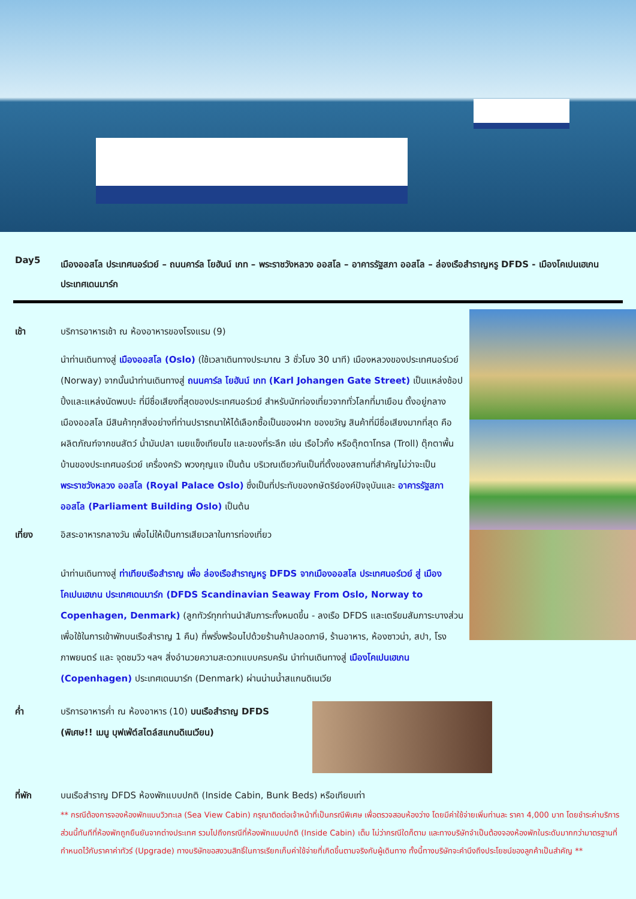Day5
เมืองออสโล ประเทศนอร์เวย์ – ถนนคาร์ล โยฮันน์ เกท – พระราชวังหลวง ออสโล – อาคารรัฐสภา ออสโล – ล่องเรือสำราญหรู DFDS - เมืองโคเปนเฮเกน ประเทศเดนมาร์ก
เช้า บริการอาหารเช้า ณ ห้องอาหารของโรงแรม (9)
นำท่านเดินทางสู่ เมืองออสโล (Oslo) (ใช้เวลาเดินทางประมาณ 3 ชั่วโมง 30 นาที) เมืองหลวงของประเทศนอร์เวย์ (Norway) จากนั้นนำท่านเดินทางสู่ ถนนคาร์ล โยฮันน์ เกท (Karl Johangen Gate Street) เป็นแหล่งช้อปปิ้งและแหล่งนัดพบปะ ที่มีชื่อเสียงที่สุดของประเทศนอร์เวย์ สำหรับนักท่องเที่ยวจากทั่วโลกที่มาเยือน ตั้งอยู่กลางเมืองออสโล มีสินค้าทุกสิ่งอย่างที่ท่านปรารถนาให้ได้เลือกซื้อเป็นของฝาก ของขวัญ สินค้าที่มีชื่อเสียงมากที่สุด คือ ผลิตภัณฑ์จากขนสัตว์ น้ำมันปลา เนยแข็งเทียนไข และของที่ระลึก เช่น เรือไวกิ้ง หรือตุ๊กตาโทรล (Troll) ตุ๊กตาพื้นบ้านของประเทศนอร์เวย์ เครื่องครัว พวงกุญแจ เป็นต้น บริเวณเดียวกันเป็นที่ตั้งของสถานที่สำคัญไม่ว่าจะเป็น พระราชวังหลวง ออสโล (Royal Palace Oslo) ซึ่งเป็นที่ประทับของกษัตริย์องค์ปัจจุบันและ อาคารรัฐสภา ออสโล (Parliament Building Oslo) เป็นต้น
เที่ยง อิสระอาหารกลางวัน เพื่อไม่ให้เป็นการเสียเวลาในการท่องเที่ยว
นำท่านเดินทางสู่ ท่าเทียบเรือสำราญ เพื่อ ล่องเรือสำราญหรู DFDS จากเมืองออสโล ประเทศนอร์เวย์ สู่ เมืองโคเปนเฮเกน ประเทศเดนมาร์ก (DFDS Scandinavian Seaway From Oslo, Norway to Copenhagen, Denmark) (ลูกทัวร์ทุกท่านนำสัมภาระทั้งหมดขึ้น - ลงเรือ DFDS และเตรียมสัมภาระบางส่วน เพื่อใช้ในการเข้าพักบนเรือสำราญ 1 คืน) ที่พรั่งพร้อมไปด้วยร้านค้าปลอดภาษี, ร้านอาหาร, ห้องซาวน่า, สปา, โรงภาพยนตร์ และ จุดชมวิว ฯลฯ สิ่งอำนวยความสะดวกแบบครบครัน นำท่านเดินทางสู่ เมืองโคเปนเฮเกน (Copenhagen) ประเทศเดนมาร์ก (Denmark) ผ่านน่านน้ำสแกนดิเนเวีย
ค่ำ บริการอาหารค่ำ ณ ห้องอาหาร (10) บนเรือสำราญ DFDS (พิเศษ!! เมนู บุฟเฟ่ต์สไตล์สแกนดิเนเวียน)
ที่พัก บนเรือสำราญ DFDS ห้องพักแบบปกติ (Inside Cabin, Bunk Beds) หรือเทียบเท่า
** กรณีต้องการจองห้องพักแบบวิวทะเล (Sea View Cabin) กรุณาติดต่อเจ้าหน้าที่เป็นกรณีพิเศษ เพื่อตรวจสอบห้องว่าง โดยมีค่าใช้จ่ายเพิ่มท่านละ ราคา 4,000 บาท โดยชำระค่าบริการส่วนนี้ทันทีที่ห้องพักถูกยืนยันจากต่างประเทศ รวมไปถึงกรณีที่ห้องพักแบบปกติ (Inside Cabin) เต็ม ไม่ว่ากรณีใดก็ตาม และทางบริษัทจำเป็นต้องจองห้องพักในระดับมากกว่ามาตรฐานที่กำหนดไว้กับราคาค่าทัวร์ (Upgrade) ทางบริษัทขอสงวนสิทธิ์ในการเรียกเก็บค่าใช้จ่ายที่เกิดขึ้นตามจริงกับผู้เดินทาง ทั้งนี้ทางบริษัทจะคำนึงถึงประโยชน์ของลูกค้าเป็นสำคัญ **